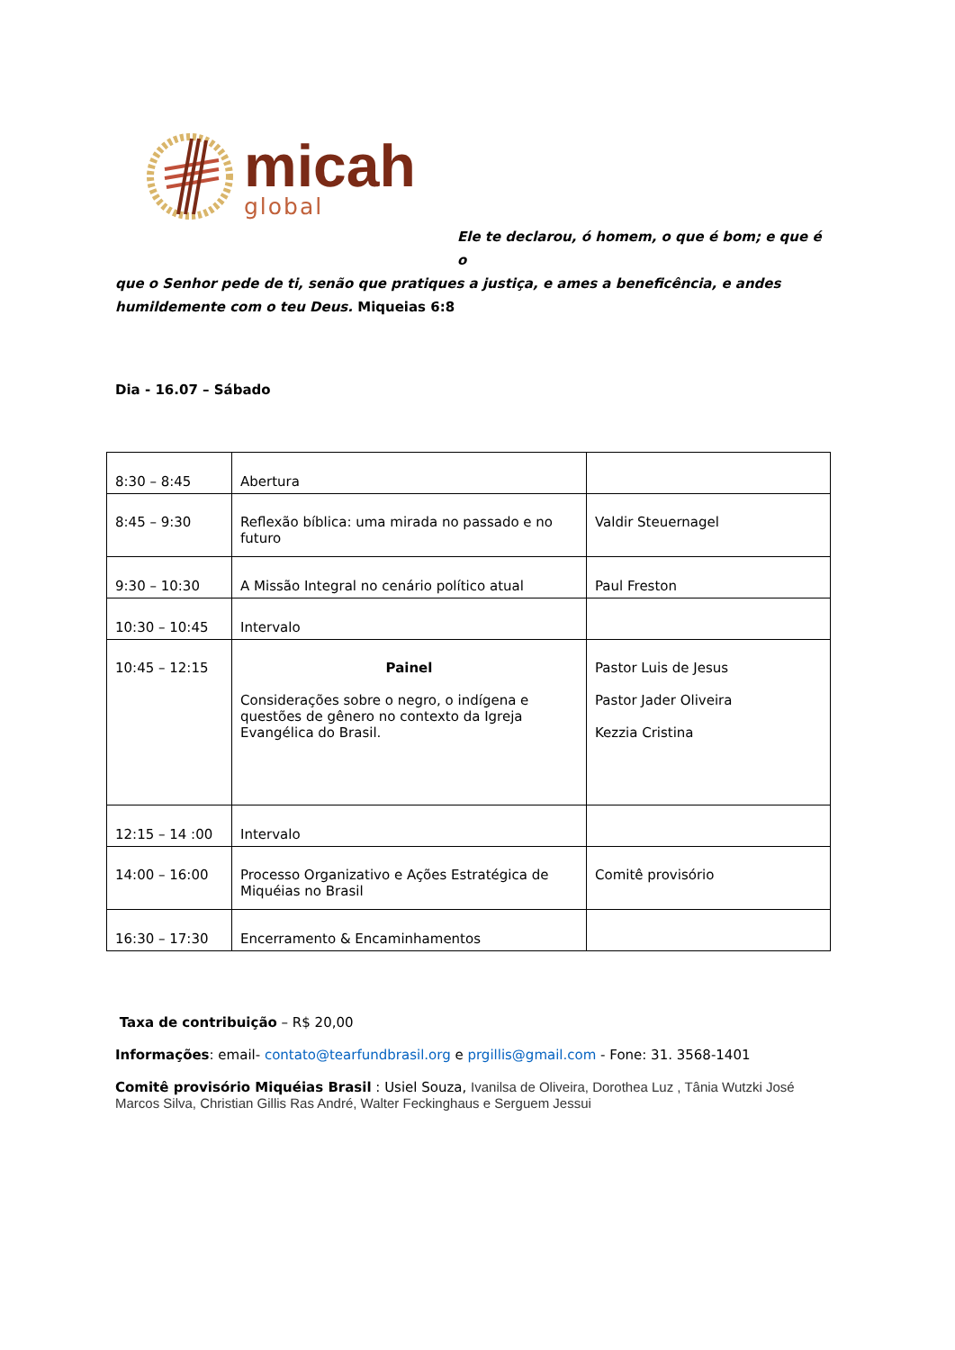micah
global
Ele te declarou, ó homem, o que é bom; e que é o
que o Senhor pede de ti, senão que pratiques a justiça, e ames a beneficência, e andes humildemente com o teu Deus. Miqueias 6:8
Dia - 16.07 – Sábado
| 8:30 – 8:45 | Abertura | |
| 8:45 – 9:30 | Reflexão bíblica: uma mirada no passado e no futuro | Valdir Steuernagel |
| 9:30 – 10:30 | A Missão Integral no cenário político atual | Paul Freston |
| 10:30 – 10:45 | Intervalo | |
| 10:45 – 12:15 | Painel Considerações sobre o negro, o indígena e questões de gênero no contexto da Igreja Evangélica do Brasil. | Pastor Luis de Jesus Pastor Jader Oliveira Kezzia Cristina |
| 12:15 – 14 :00 | Intervalo | |
| 14:00 – 16:00 | Processo Organizativo e Ações Estratégica de Miquéias no Brasil | Comitê provisório |
| 16:30 – 17:30 | Encerramento & Encaminhamentos | |
Taxa de contribuição – R$ 20,00
Informações: email- contato@tearfundbrasil.org e prgillis@gmail.com - Fone: 31. 3568-1401
Comitê provisório Miquéias Brasil : Usiel Souza, Ivanilsa de Oliveira, Dorothea Luz , Tânia Wutzki José Marcos Silva, Christian Gillis Ras André, Walter Feckinghaus e Serguem Jessui